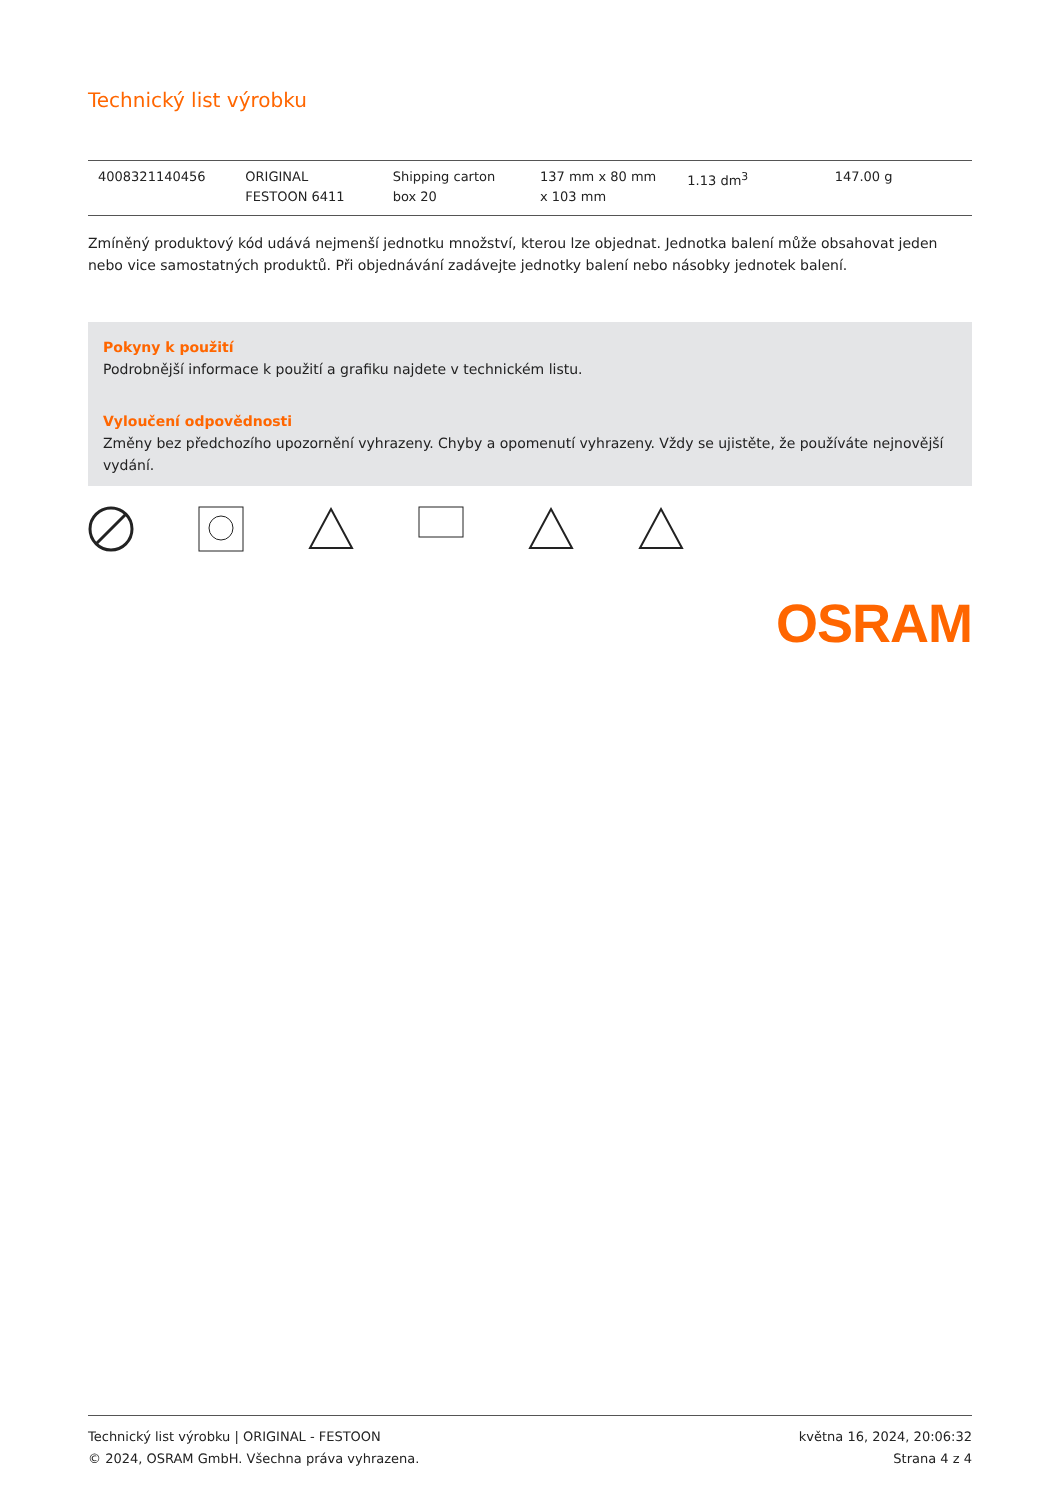Technický list výrobku
| 4008321140456 | ORIGINAL FESTOON 6411 | Shipping carton box 20 | 137 mm x 80 mm x 103 mm | 1.13 dm<sup>3</sup> | 147.00 g |
Zmíněný produktový kód udává nejmenší jednotku množství, kterou lze objednat. Jednotka balení může obsahovat jeden nebo vice samostatných produktů. Při objednávání zadávejte jednotky balení nebo násobky jednotek balení.
Pokyny k použití
Podrobnější informace k použití a grafiku najdete v technickém listu.
Vyloučení odpovědnosti
Změny bez předchozího upozornění vyhrazeny. Chyby a opomenutí vyhrazeny. Vždy se ujistěte, že používáte nejnovější vydání.
OSRAM
Technický list výrobku | ORIGINAL - FESTOON
© 2024, OSRAM GmbH. Všechna práva vyhrazena.
května 16, 2024, 20:06:32
Strana 4 z 4